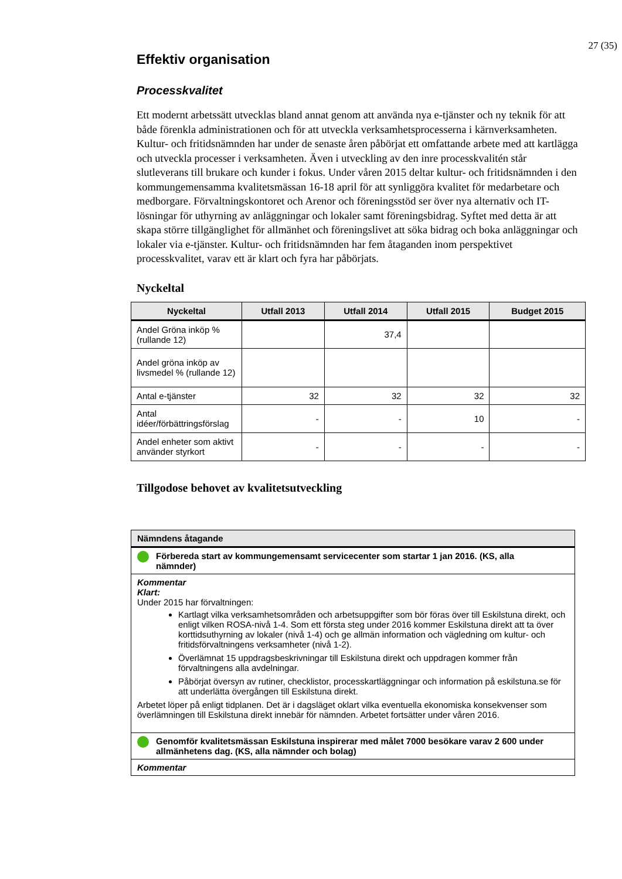27 (35)
Effektiv organisation
Processkvalitet
Ett modernt arbetssätt utvecklas bland annat genom att använda nya e-tjänster och ny teknik för att både förenkla administrationen och för att utveckla verksamhetsprocesserna i kärnverksamheten. Kultur- och fritidsnämnden har under de senaste åren påbörjat ett omfattande arbete med att kartlägga och utveckla processer i verksamheten. Även i utveckling av den inre processkvalitén står slutleverans till brukare och kunder i fokus. Under våren 2015 deltar kultur- och fritidsnämnden i den kommungemensamma kvalitetsmässan 16-18 april för att synliggöra kvalitet för medarbetare och medborgare. Förvaltningskontoret och Arenor och föreningsstöd ser över nya alternativ och IT-lösningar för uthyrning av anläggningar och lokaler samt föreningsbidrag. Syftet med detta är att skapa större tillgänglighet för allmänhet och föreningslivet att söka bidrag och boka anläggningar och lokaler via e-tjänster. Kultur- och fritidsnämnden har fem åtaganden inom perspektivet processkvalitet, varav ett är klart och fyra har påbörjats.
Nyckeltal
| Nyckeltal | Utfall 2013 | Utfall 2014 | Utfall 2015 | Budget 2015 |
| --- | --- | --- | --- | --- |
| Andel Gröna inköp % (rullande 12) | | 37,4 | | |
| Andel gröna inköp av livsmedel % (rullande 12) | | | | |
| Antal e-tjänster | 32 | 32 | 32 | 32 |
| Antal idéer/förbättringsförslag | - | - | 10 | - |
| Andel enheter som aktivt använder styrkort | - | - | - | - |
Tillgodose behovet av kvalitetsutveckling
| Nämndens åtagande |
| Förbereda start av kommungemensamt servicecenter som startar 1 jan 2016. (KS, alla nämnder) |
| Kommentar Klart: Under 2015 har förvaltningen: Kartlagt vilka verksamhetsområden och arbetsuppgifter som bör föras över till Eskilstuna direkt, och enligt vilken ROSA-nivå 1-4. Som ett första steg under 2016 kommer Eskilstuna direkt att ta över korttidsuthyrning av lokaler (nivå 1-4) och ge allmän information och vägledning om kultur- och fritidsförvaltningens verksamheter (nivå 1-2). Överlämnat 15 uppdragsbeskrivningar till Eskilstuna direkt och uppdragen kommer från förvaltningens alla avdelningar. Påbörjat översyn av rutiner, checklistor, processkartläggningar och information på eskilstuna.se för att underlätta övergången till Eskilstuna direkt. Arbetet löper på enligt tidplanen. Det är i dagsläget oklart vilka eventuella ekonomiska konsekvenser som överlämningen till Eskilstuna direkt innebär för nämnden. Arbetet fortsätter under våren 2016. |
| Genomför kvalitetsmässan Eskilstuna inspirerar med målet 7000 besökare varav 2 600 under allmänhetens dag. (KS, alla nämnder och bolag) |
| Kommentar |